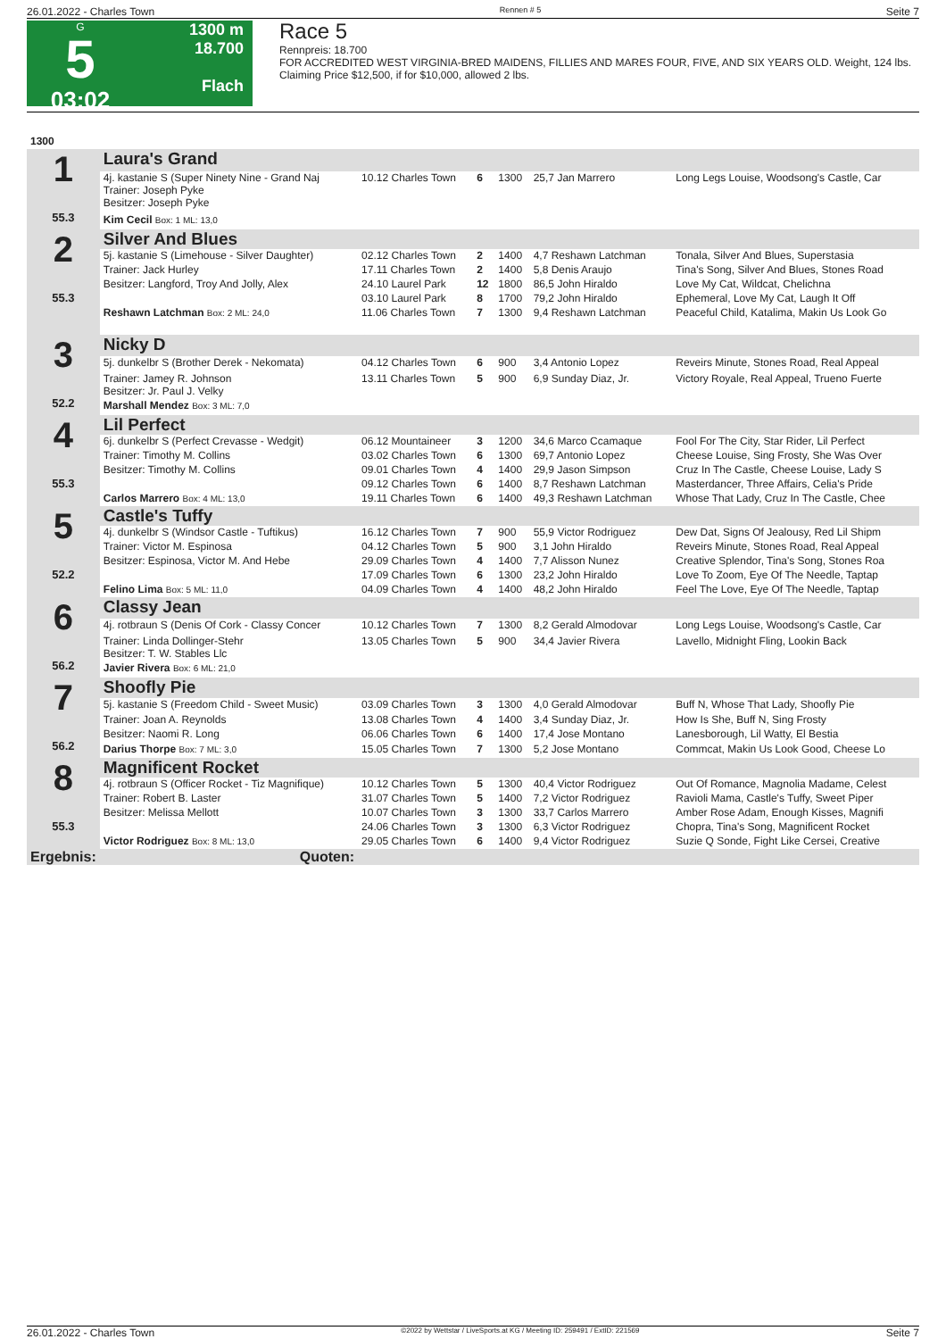26.01.2022 - Charles Town Rennen # 5 Seite 7
G
5
03:02
1300 m
18.700
Flach
Race 5
Rennpreis: 18.700
FOR ACCREDITED WEST VIRGINIA-BRED MAIDENS, FILLIES AND MARES FOUR, FIVE, AND SIX YEARS OLD. Weight, 124 lbs.
Claiming Price $12,500, if for $10,000, allowed 2 lbs.
| 1300 | | | | | | |
| 1 55.3 | Laura's Grand | | | | | |
| | 4j. kastanie S (Super Ninety Nine - Grand Naj Trainer: Joseph Pyke Besitzer: Joseph Pyke | 10.12 Charles Town | 6 | 1300 | 25,7 Jan Marrero | Long Legs Louise, Woodsong's Castle, Car |
| | Kim Cecil Box: 1 ML: 13,0 | | | | | |
| 2 55.3 | Silver And Blues | | | | | |
| | 5j. kastanie S (Limehouse - Silver Daughter) | 02.12 Charles Town | 2 | 1400 | 4,7 Reshawn Latchman | Tonala, Silver And Blues, Superstasia |
| | Trainer: Jack Hurley | 17.11 Charles Town | 2 | 1400 | 5,8 Denis Araujo | Tina's Song, Silver And Blues, Stones Road |
| | Besitzer: Langford, Troy And Jolly, Alex | 24.10 Laurel Park | 12 | 1800 | 86,5 John Hiraldo | Love My Cat, Wildcat, Chelichna |
| | | 03.10 Laurel Park | 8 | 1700 | 79,2 John Hiraldo | Ephemeral, Love My Cat, Laugh It Off |
| | Reshawn Latchman Box: 2 ML: 24,0 | 11.06 Charles Town | 7 | 1300 | 9,4 Reshawn Latchman | Peaceful Child, Katalima, Makin Us Look Go |
| 3 52.2 | Nicky D | | | | | |
| | 5j. dunkelbr S (Brother Derek - Nekomata) | 04.12 Charles Town | 6 | 900 | 3,4 Antonio Lopez | Reveirs Minute, Stones Road, Real Appeal |
| | Trainer: Jamey R. Johnson Besitzer: Jr. Paul J. Velky | 13.11 Charles Town | 5 | 900 | 6,9 Sunday Diaz, Jr. | Victory Royale, Real Appeal, Trueno Fuerte |
| | Marshall Mendez Box: 3 ML: 7,0 | | | | | |
| 4 55.3 | Lil Perfect | | | | | |
| | 6j. dunkelbr S (Perfect Crevasse - Wedgit) | 06.12 Mountaineer | 3 | 1200 | 34,6 Marco Ccamaque | Fool For The City, Star Rider, Lil Perfect |
| | Trainer: Timothy M. Collins | 03.02 Charles Town | 6 | 1300 | 69,7 Antonio Lopez | Cheese Louise, Sing Frosty, She Was Over |
| | Besitzer: Timothy M. Collins | 09.01 Charles Town | 4 | 1400 | 29,9 Jason Simpson | Cruz In The Castle, Cheese Louise, Lady S |
| | | 09.12 Charles Town | 6 | 1400 | 8,7 Reshawn Latchman | Masterdancer, Three Affairs, Celia's Pride |
| | Carlos Marrero Box: 4 ML: 13,0 | 19.11 Charles Town | 6 | 1400 | 49,3 Reshawn Latchman | Whose That Lady, Cruz In The Castle, Chee |
| 5 52.2 | Castle's Tuffy | | | | | |
| | 4j. dunkelbr S (Windsor Castle - Tuftikus) | 16.12 Charles Town | 7 | 900 | 55,9 Victor Rodriguez | Dew Dat, Signs Of Jealousy, Red Lil Shipm |
| | Trainer: Victor M. Espinosa | 04.12 Charles Town | 5 | 900 | 3,1 John Hiraldo | Reveirs Minute, Stones Road, Real Appeal |
| | Besitzer: Espinosa, Victor M. And Hebe | 29.09 Charles Town | 4 | 1400 | 7,7 Alisson Nunez | Creative Splendor, Tina's Song, Stones Roa |
| | | 17.09 Charles Town | 6 | 1300 | 23,2 John Hiraldo | Love To Zoom, Eye Of The Needle, Taptap |
| | Felino Lima Box: 5 ML: 11,0 | 04.09 Charles Town | 4 | 1400 | 48,2 John Hiraldo | Feel The Love, Eye Of The Needle, Taptap |
| 6 56.2 | Classy Jean | | | | | |
| | 4j. rotbraun S (Denis Of Cork - Classy Concer | 10.12 Charles Town | 7 | 1300 | 8,2 Gerald Almodovar | Long Legs Louise, Woodsong's Castle, Car |
| | Trainer: Linda Dollinger-Stehr Besitzer: T. W. Stables Llc | 13.05 Charles Town | 5 | 900 | 34,4 Javier Rivera | Lavello, Midnight Fling, Lookin Back |
| | Javier Rivera Box: 6 ML: 21,0 | | | | | |
| 7 56.2 | Shoofly Pie | | | | | |
| | 5j. kastanie S (Freedom Child - Sweet Music) | 03.09 Charles Town | 3 | 1300 | 4,0 Gerald Almodovar | Buff N, Whose That Lady, Shoofly Pie |
| | Trainer: Joan A. Reynolds | 13.08 Charles Town | 4 | 1400 | 3,4 Sunday Diaz, Jr. | How Is She, Buff N, Sing Frosty |
| | Besitzer: Naomi R. Long | 06.06 Charles Town | 6 | 1400 | 17,4 Jose Montano | Lanesborough, Lil Watty, El Bestia |
| | Darius Thorpe Box: 7 ML: 3,0 | 15.05 Charles Town | 7 | 1300 | 5,2 Jose Montano | Commcat, Makin Us Look Good, Cheese Lo |
| 8 55.3 | Magnificent Rocket | | | | | |
| | 4j. rotbraun S (Officer Rocket - Tiz Magnifique) | 10.12 Charles Town | 5 | 1300 | 40,4 Victor Rodriguez | Out Of Romance, Magnolia Madame, Celest |
| | Trainer: Robert B. Laster | 31.07 Charles Town | 5 | 1400 | 7,2 Victor Rodriguez | Ravioli Mama, Castle's Tuffy, Sweet Piper |
| | Besitzer: Melissa Mellott | 10.07 Charles Town | 3 | 1300 | 33,7 Carlos Marrero | Amber Rose Adam, Enough Kisses, Magnifi |
| | | 24.06 Charles Town | 3 | 1300 | 6,3 Victor Rodriguez | Chopra, Tina's Song, Magnificent Rocket |
| | Victor Rodriguez Box: 8 ML: 13,0 | 29.05 Charles Town | 6 | 1400 | 9,4 Victor Rodriguez | Suzie Q Sonde, Fight Like Cersei, Creative |
| Ergebnis: | Quoten: | | | | | |
26.01.2022 - Charles Town ©2022 by Wettstar / LiveSports.at KG / Meeting ID: 259491 / ExtID: 221569 Seite 7